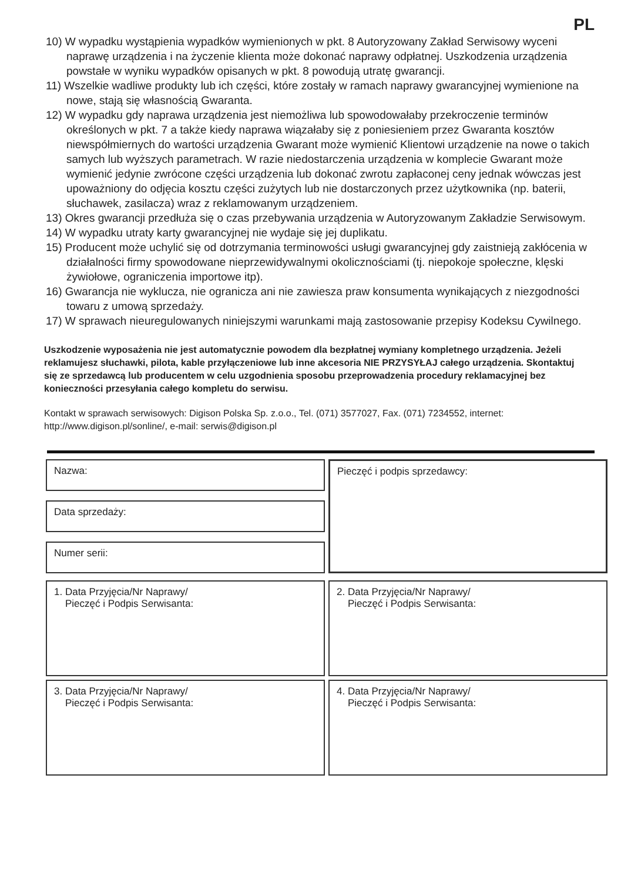PL
10) W wypadku wystąpienia wypadków wymienionych w pkt. 8 Autoryzowany Zakład Serwisowy wyceni naprawę urządzenia i na życzenie klienta może dokonać naprawy odpłatnej. Uszkodzenia urządzenia powstałe w wyniku wypadków opisanych w pkt. 8 powodują utratę gwarancji.
11) Wszelkie wadliwe produkty lub ich części, które zostały w ramach naprawy gwarancyjnej wymienione na nowe, stają się własnością Gwaranta.
12) W wypadku gdy naprawa urządzenia jest niemożliwa lub spowodowałaby przekroczenie terminów określonych w pkt. 7 a także kiedy naprawa wiązałaby się z poniesieniem przez Gwaranta kosztów niewspółmiernych do wartości urządzenia Gwarant może wymienić Klientowi urządzenie na nowe o takich samych lub wyższych parametrach. W razie niedostarczenia urządzenia w komplecie Gwarant może wymienić jedynie zwrócone części urządzenia lub dokonać zwrotu zapłaconej ceny jednak wówczas jest upoważniony do odjęcia kosztu części zużytych lub nie dostarczonych przez użytkownika (np. baterii, słuchawek, zasilacza) wraz z reklamowanym urządzeniem.
13) Okres gwarancji przedłuża się o czas przebywania urządzenia w Autoryzowanym Zakładzie Serwisowym.
14) W wypadku utraty karty gwarancyjnej nie wydaje się jej duplikatu.
15) Producent może uchylić się od dotrzymania terminowości usługi gwarancyjnej gdy zaistnieją zakłócenia w działalności firmy spowodowane nieprzewidywalnymi okolicznościami (tj. niepokoje społeczne, klęski żywiołowe, ograniczenia importowe itp).
16) Gwarancja nie wyklucza, nie ogranicza ani nie zawiesza praw konsumenta wynikających z niezgodności towaru z umową sprzedaży.
17) W sprawach nieuregulowanych niniejszymi warunkami mają zastosowanie przepisy Kodeksu Cywilnego.
Uszkodzenie wyposażenia nie jest automatycznie powodem dla bezpłatnej wymiany kompletnego urządzenia. Jeżeli reklamujesz słuchawki, pilota, kable przyłączeniowe lub inne akcesoria NIE PRZYSYŁAJ całego urządzenia. Skontaktuj się ze sprzedawcą lub producentem w celu uzgodnienia sposobu przeprowadzenia procedury reklamacyjnej bez konieczności przesyłania całego kompletu do serwisu.
Kontakt w sprawach serwisowych: Digison Polska Sp. z.o.o., Tel. (071) 3577027, Fax. (071) 7234552, internet: http://www.digison.pl/sonline/, e-mail: serwis@digison.pl
Nazwa:
Data sprzedaży:
Numer serii:
Pieczęć i podpis sprzedawcy:
1. Data Przyjęcia/Nr Naprawy/
Pieczęć i Podpis Serwisanta:
2. Data Przyjęcia/Nr Naprawy/
Pieczęć i Podpis Serwisanta:
3. Data Przyjęcia/Nr Naprawy/
Pieczęć i Podpis Serwisanta:
4. Data Przyjęcia/Nr Naprawy/
Pieczęć i Podpis Serwisanta: